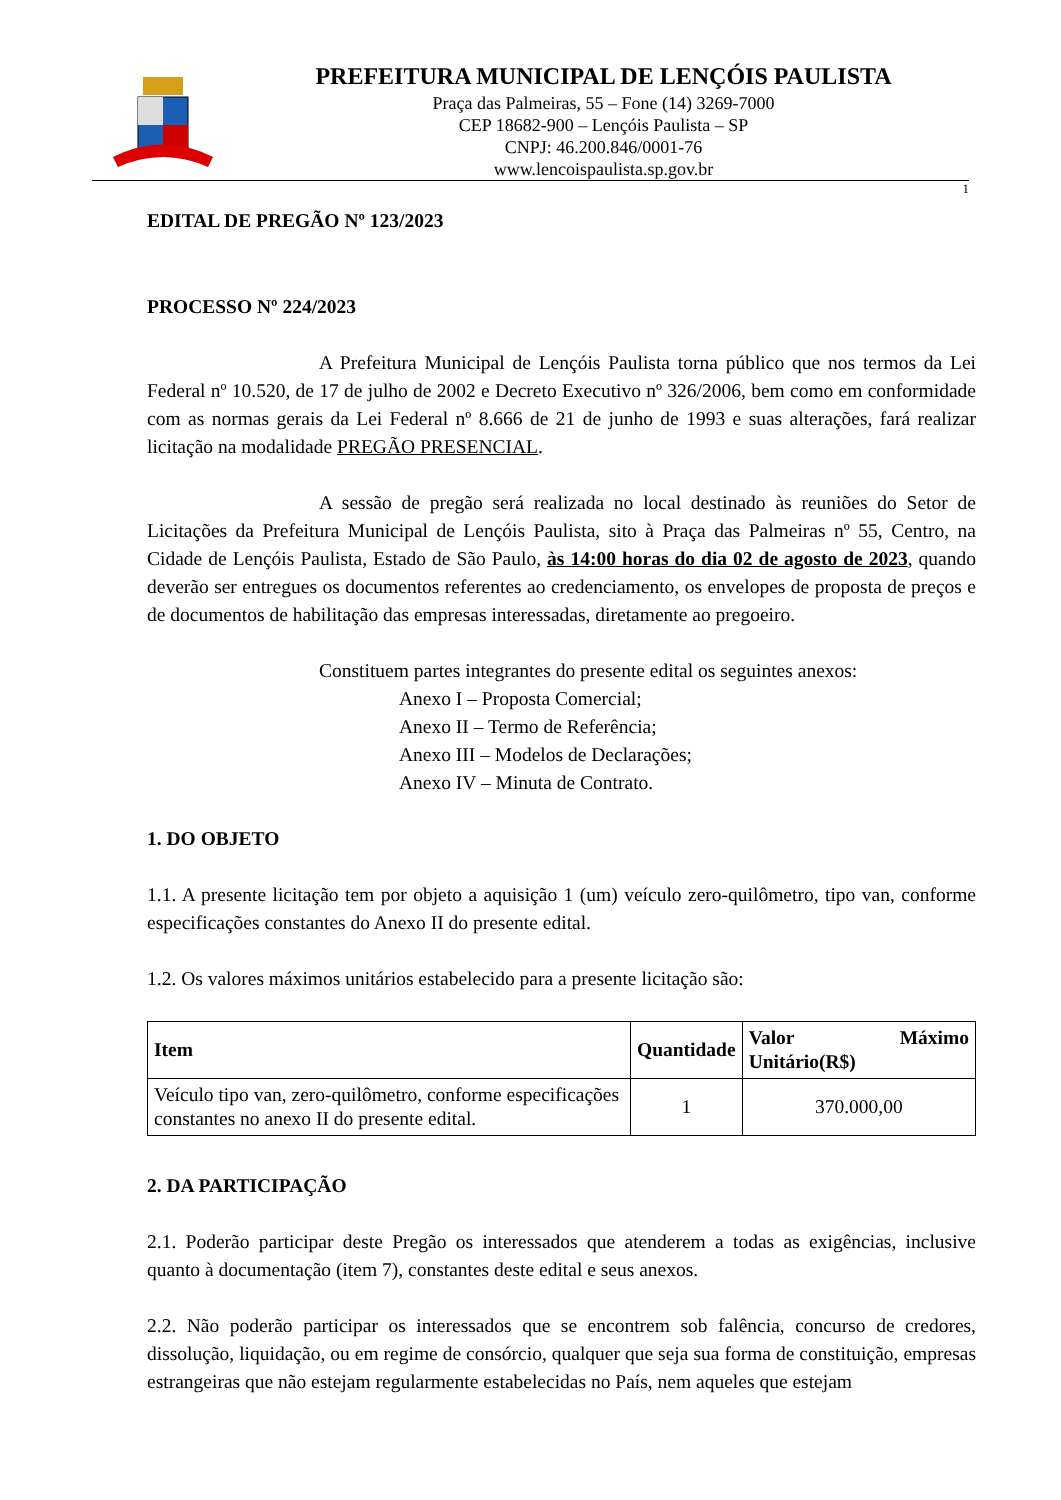PREFEITURA MUNICIPAL DE LENÇÓIS PAULISTA
Praça das Palmeiras, 55 – Fone (14) 3269-7000
CEP 18682-900 – Lençóis Paulista – SP
CNPJ: 46.200.846/0001-76
www.lencoispaulista.sp.gov.br
1
EDITAL DE PREGÃO Nº 123/2023
PROCESSO Nº 224/2023
A Prefeitura Municipal de Lençóis Paulista torna público que nos termos da Lei Federal nº 10.520, de 17 de julho de 2002 e Decreto Executivo nº 326/2006, bem como em conformidade com as normas gerais da Lei Federal nº 8.666 de 21 de junho de 1993 e suas alterações, fará realizar licitação na modalidade PREGÃO PRESENCIAL.
A sessão de pregão será realizada no local destinado às reuniões do Setor de Licitações da Prefeitura Municipal de Lençóis Paulista, sito à Praça das Palmeiras nº 55, Centro, na Cidade de Lençóis Paulista, Estado de São Paulo, às 14:00 horas do dia 02 de agosto de 2023, quando deverão ser entregues os documentos referentes ao credenciamento, os envelopes de proposta de preços e de documentos de habilitação das empresas interessadas, diretamente ao pregoeiro.
Constituem partes integrantes do presente edital os seguintes anexos:
Anexo I – Proposta Comercial;
Anexo II – Termo de Referência;
Anexo III – Modelos de Declarações;
Anexo IV – Minuta de Contrato.
1. DO OBJETO
1.1. A presente licitação tem por objeto a aquisição 1 (um) veículo zero-quilômetro, tipo van, conforme especificações constantes do Anexo II do presente edital.
1.2. Os valores máximos unitários estabelecido para a presente licitação são:
| Item | Quantidade | Valor Máximo Unitário(R$) |
| --- | --- | --- |
| Veículo tipo van, zero-quilômetro, conforme especificações constantes no anexo II do presente edital. | 1 | 370.000,00 |
2. DA PARTICIPAÇÃO
2.1. Poderão participar deste Pregão os interessados que atenderem a todas as exigências, inclusive quanto à documentação (item 7), constantes deste edital e seus anexos.
2.2. Não poderão participar os interessados que se encontrem sob falência, concurso de credores, dissolução, liquidação, ou em regime de consórcio, qualquer que seja sua forma de constituição, empresas estrangeiras que não estejam regularmente estabelecidas no País, nem aqueles que estejam